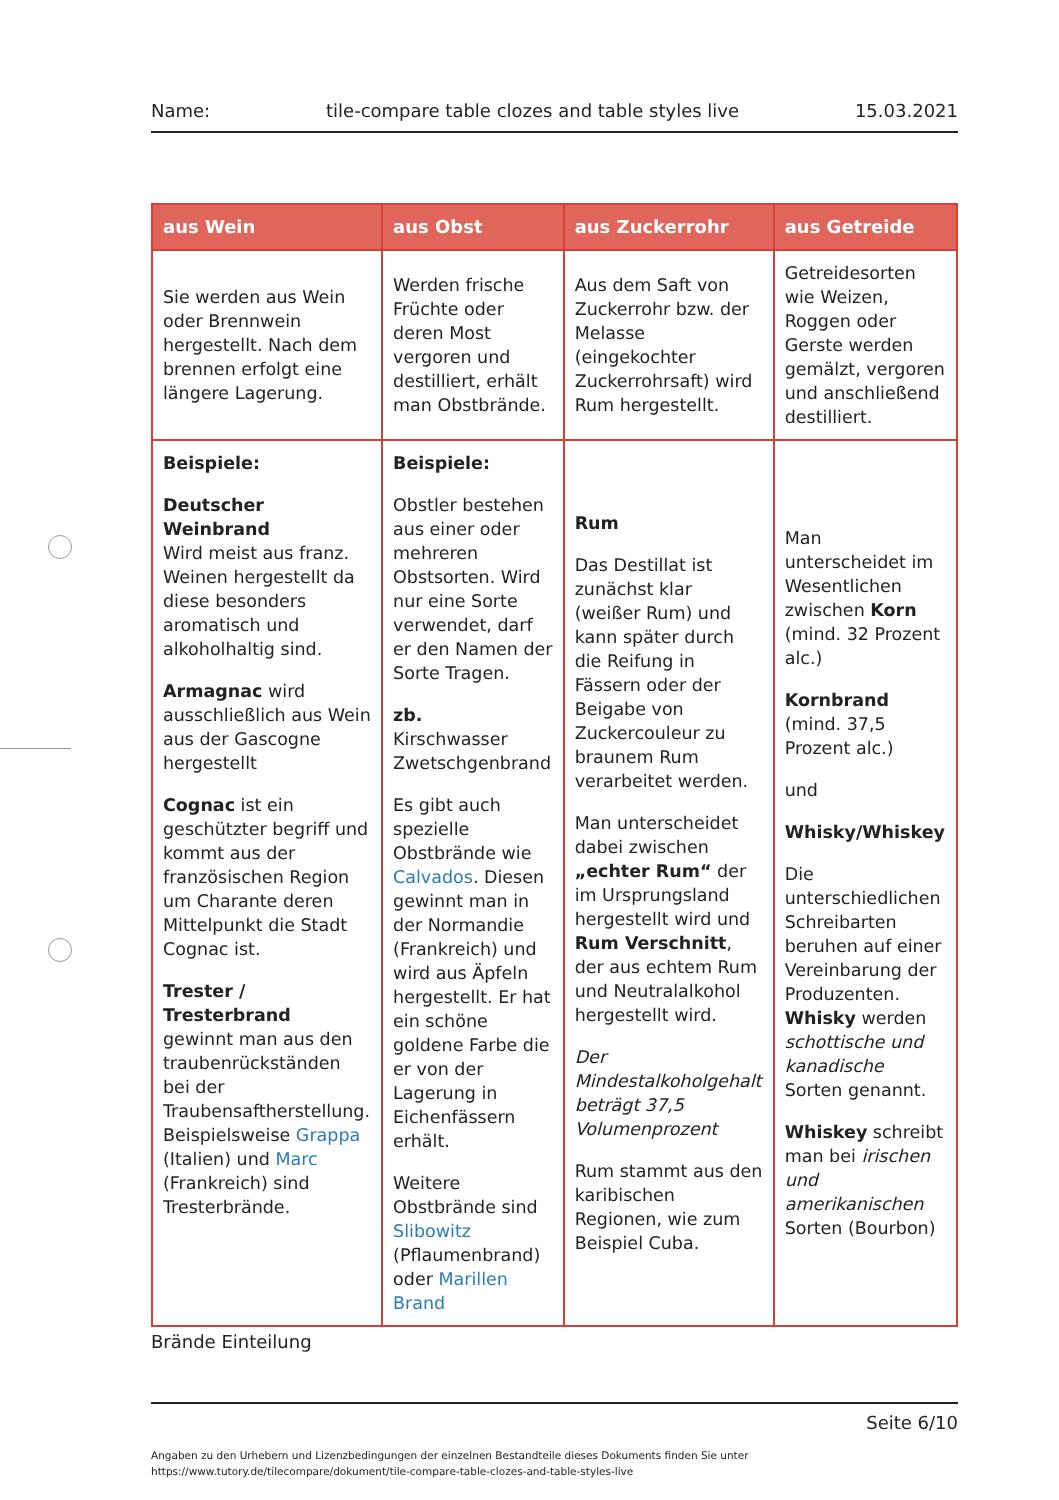Name: tile-compare table clozes and table styles live 15.03.2021
| aus Wein | aus Obst | aus Zuckerrohr | aus Getreide |
| --- | --- | --- | --- |
| Sie werden aus Wein oder Brennwein hergestellt. Nach dem brennen erfolgt eine längere Lagerung. | Werden frische Früchte oder deren Most vergoren und destilliert, erhält man Obstbrände. | Aus dem Saft von Zuckerrohr bzw. der Melasse (eingekochter Zuckerrohrsaft) wird Rum hergestellt. | Getreidesorten wie Weizen, Roggen oder Gerste werden gemälzt, vergoren und anschließend destilliert. |
| Beispiele: Deutscher Weinbrand Wird meist aus franz. Weinen hergestellt da diese besonders aromatisch und alkoholhaltig sind. Armagnac wird ausschließlich aus Wein aus der Gascogne hergestellt Cognac ist ein geschützter begriff und kommt aus der französischen Region um Charante deren Mittelpunkt die Stadt Cognac ist. Trester / Tresterbrand gewinnt man aus den traubenrückständen bei der Traubensaftherstellung. Beispielsweise Grappa (Italien) und Marc (Frankreich) sind Tresterbrände. | Beispiele: Obstler bestehen aus einer oder mehreren Obstsorten. Wird nur eine Sorte verwendet, darf er den Namen der Sorte Tragen. zb. Kirschwasser Zwetschgenbrand Es gibt auch spezielle Obstbrände wie Calvados . Diesen gewinnt man in der Normandie (Frankreich) und wird aus Äpfeln hergestellt. Er hat ein schöne goldene Farbe die er von der Lagerung in Eichenfässern erhält. Weitere Obstbrände sind Slibowitz (Pflaumenbrand) oder Marillen Brand | Rum Das Destillat ist zunächst klar (weißer Rum) und kann später durch die Reifung in Fässern oder der Beigabe von Zuckercouleur zu braunem Rum verarbeitet werden. Man unterscheidet dabei zwischen „echter Rum“ der im Ursprungsland hergestellt wird und Rum Verschnitt , der aus echtem Rum und Neutralalkohol hergestellt wird. Der Mindestalkoholgehalt beträgt 37,5 Volumenprozent Rum stammt aus den karibischen Regionen, wie zum Beispiel Cuba. | Man unterscheidet im Wesentlichen zwischen Korn (mind. 32 Prozent alc.) Kornbrand (mind. 37,5 Prozent alc.) und Whisky/Whiskey Die unterschiedlichen Schreibarten beruhen auf einer Vereinbarung der Produzenten. Whisky werden schottische und kanadische Sorten genannt. Whiskey schreibt man bei irischen und amerikanischen Sorten (Bourbon) |
Brände Einteilung
Seite 6/10
Angaben zu den Urhebern und Lizenzbedingungen der einzelnen Bestandteile dieses Dokuments finden Sie unter
https://www.tutory.de/tilecompare/dokument/tile-compare-table-clozes-and-table-styles-live